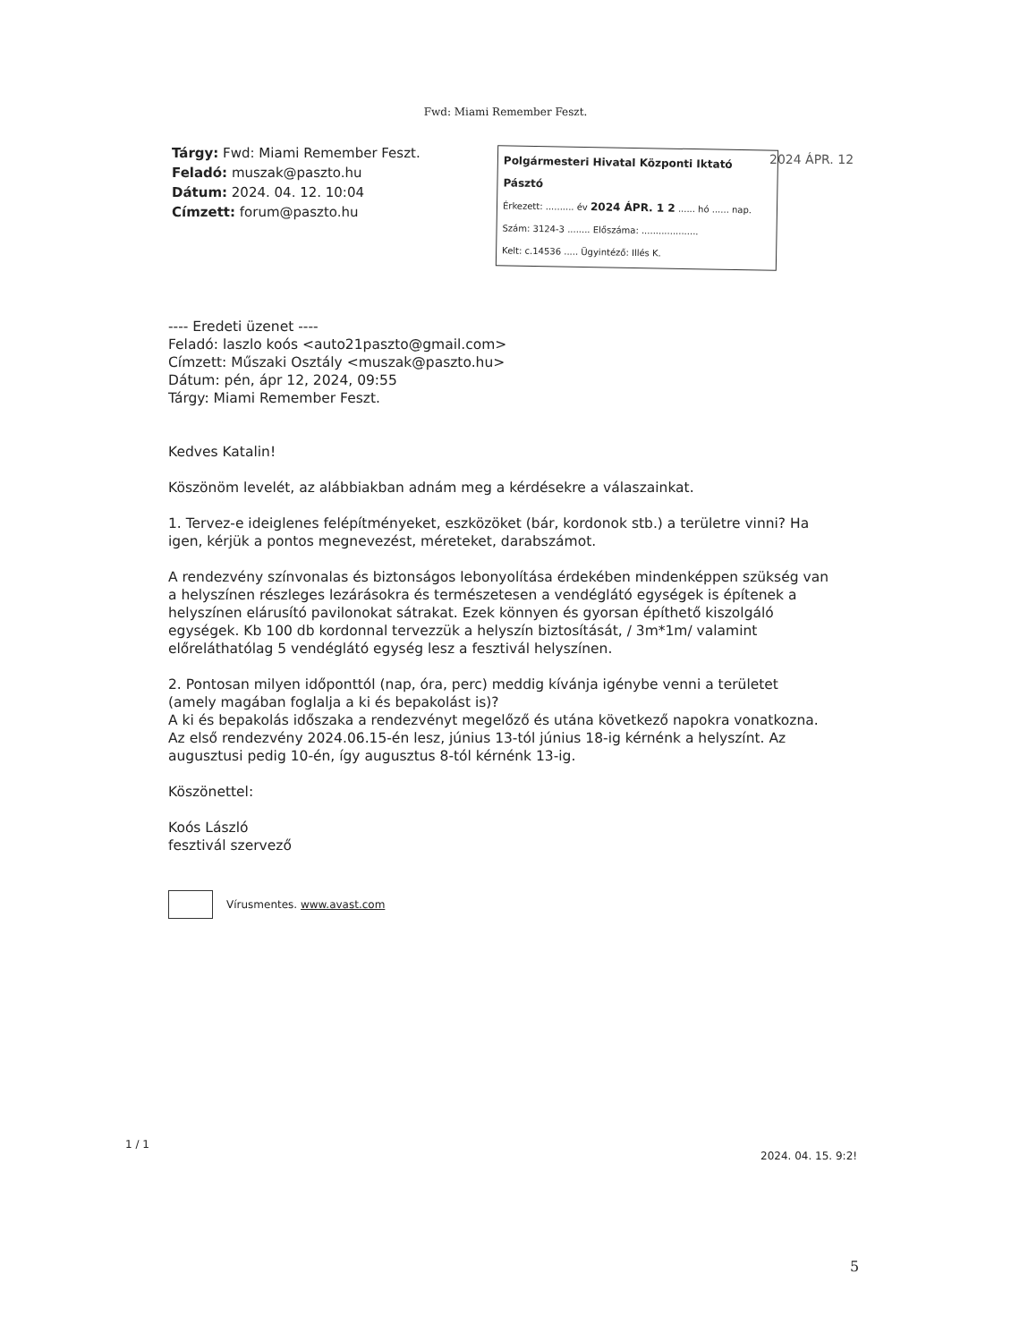Fwd: Miami Remember Feszt.
Tárgy: Fwd: Miami Remember Feszt.
Feladó: muszak@paszto.hu
Dátum: 2024. 04. 12. 10:04
Címzett: forum@paszto.hu
Polgármesteri Hivatal Központi Iktató Pásztó
Érkezett: .......... év 2024 ÁPR. 1 2 ...... hó ...... nap.
Szám: 3124-3 ........ Előszáma: ....................
Kelt: c.14536 ..... Ügyintéző: Illés K.
2024 ÁPR. 12
---- Eredeti üzenet ----
Feladó: laszlo koós <auto21paszto@gmail.com>
Címzett: Műszaki Osztály <muszak@paszto.hu>
Dátum: pén, ápr 12, 2024, 09:55
Tárgy: Miami Remember Feszt.
Kedves Katalin!
Köszönöm levelét, az alábbiakban adnám meg a kérdésekre a válaszainkat.
1. Tervez-e ideiglenes felépítményeket, eszközöket (bár, kordonok stb.) a területre vinni? Ha igen, kérjük a pontos megnevezést, méreteket, darabszámot.
A rendezvény színvonalas és biztonságos lebonyolítása érdekében mindenképpen szükség van a helyszínen részleges lezárásokra és természetesen a vendéglátó egységek is építenek a helyszínen elárusító pavilonokat sátrakat. Ezek könnyen és gyorsan építhető kiszolgáló egységek. Kb 100 db kordonnal tervezzük a helyszín biztosítását, / 3m*1m/ valamint előreláthatólag 5 vendéglátó egység lesz a fesztivál helyszínen.
2. Pontosan milyen időponttól (nap, óra, perc) meddig kívánja igénybe venni a területet (amely magában foglalja a ki és bepakolást is)?
A ki és bepakolás időszaka a rendezvényt megelőző és utána következő napokra vonatkozna. Az első rendezvény 2024.06.15-én lesz, június 13-tól június 18-ig kérnénk a helyszínt. Az augusztusi pedig 10-én, így augusztus 8-tól kérnénk 13-ig.
Köszönettel:
Koós László
fesztivál szervező
Vírusmentes. www.avast.com
1 / 1
2024. 04. 15. 9:2!
5